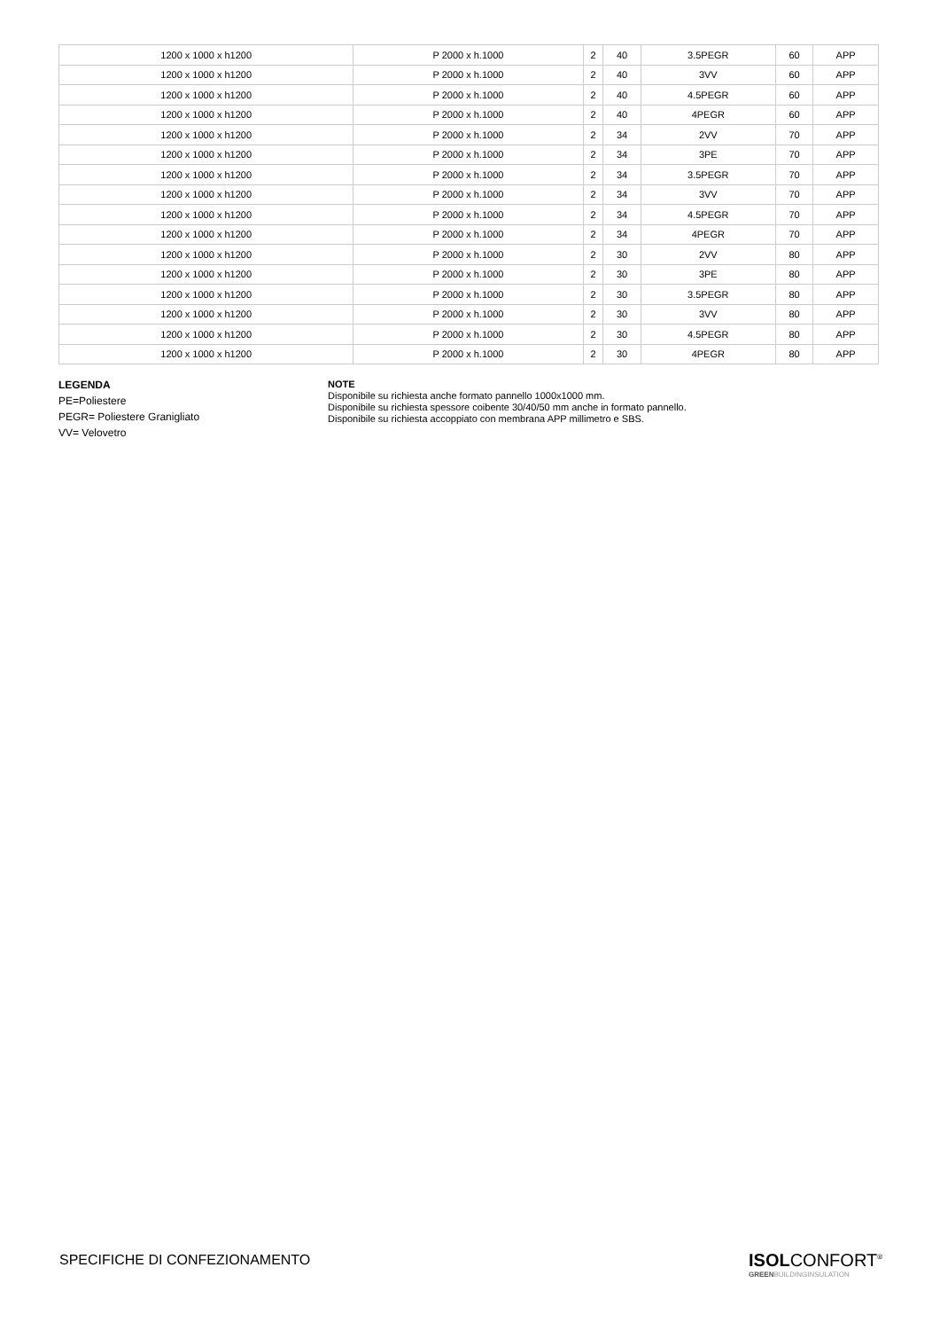| 1200 x 1000 x h1200 | P 2000 x h.1000 | 2 | 40 | 3.5PEGR | 60 | APP |
| 1200 x 1000 x h1200 | P 2000 x h.1000 | 2 | 40 | 3VV | 60 | APP |
| 1200 x 1000 x h1200 | P 2000 x h.1000 | 2 | 40 | 4.5PEGR | 60 | APP |
| 1200 x 1000 x h1200 | P 2000 x h.1000 | 2 | 40 | 4PEGR | 60 | APP |
| 1200 x 1000 x h1200 | P 2000 x h.1000 | 2 | 34 | 2VV | 70 | APP |
| 1200 x 1000 x h1200 | P 2000 x h.1000 | 2 | 34 | 3PE | 70 | APP |
| 1200 x 1000 x h1200 | P 2000 x h.1000 | 2 | 34 | 3.5PEGR | 70 | APP |
| 1200 x 1000 x h1200 | P 2000 x h.1000 | 2 | 34 | 3VV | 70 | APP |
| 1200 x 1000 x h1200 | P 2000 x h.1000 | 2 | 34 | 4.5PEGR | 70 | APP |
| 1200 x 1000 x h1200 | P 2000 x h.1000 | 2 | 34 | 4PEGR | 70 | APP |
| 1200 x 1000 x h1200 | P 2000 x h.1000 | 2 | 30 | 2VV | 80 | APP |
| 1200 x 1000 x h1200 | P 2000 x h.1000 | 2 | 30 | 3PE | 80 | APP |
| 1200 x 1000 x h1200 | P 2000 x h.1000 | 2 | 30 | 3.5PEGR | 80 | APP |
| 1200 x 1000 x h1200 | P 2000 x h.1000 | 2 | 30 | 3VV | 80 | APP |
| 1200 x 1000 x h1200 | P 2000 x h.1000 | 2 | 30 | 4.5PEGR | 80 | APP |
| 1200 x 1000 x h1200 | P 2000 x h.1000 | 2 | 30 | 4PEGR | 80 | APP |
LEGENDA
PE=Poliestere
PEGR= Poliestere Granigliato
VV= Velovetro
NOTE
Disponibile su richiesta anche formato pannello 1000x1000 mm.
Disponibile su richiesta spessore coibente 30/40/50 mm anche in formato pannello.
Disponibile su richiesta accoppiato con membrana APP millimetro e SBS.
SPECIFICHE DI CONFEZIONAMENTO
ISOLCONFORT<sup>®</sup>
GREENBUILDINGINSULATION